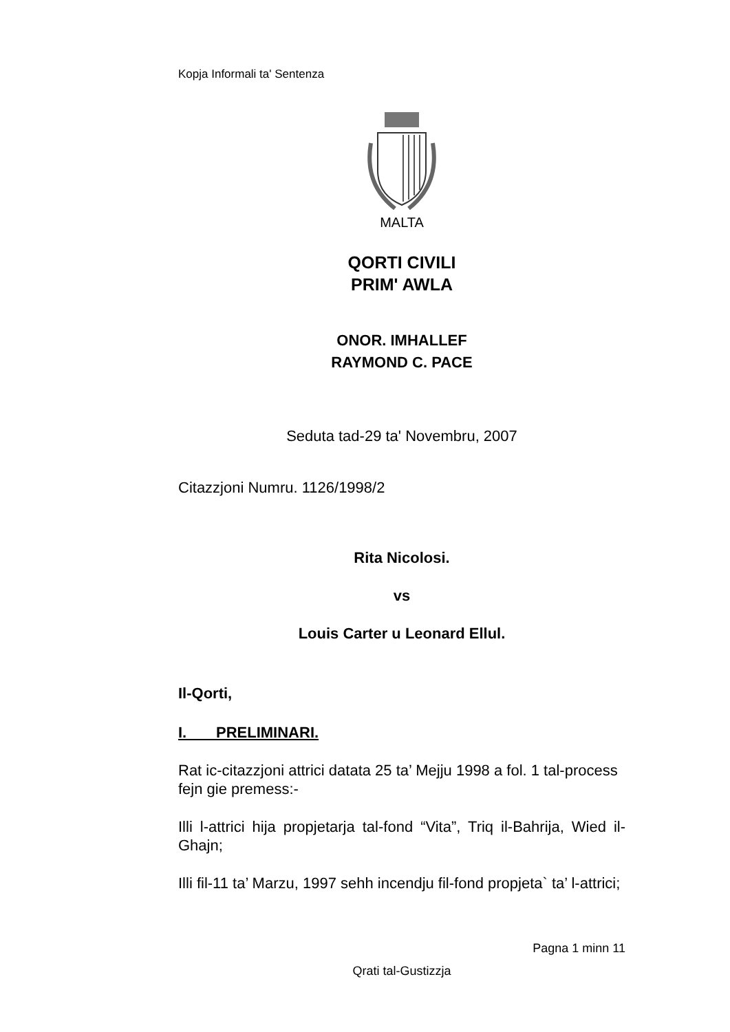Kopja Informali ta' Sentenza
MALTA
QORTI CIVILI
PRIM' AWLA
ONOR. IMHALLEF
RAYMOND C. PACE
Seduta tad-29 ta' Novembru, 2007
Citazzjoni Numru. 1126/1998/2
Rita Nicolosi.
vs
Louis Carter u Leonard Ellul.
Il-Qorti,
I. PRELIMINARI.
Rat ic-citazzjoni attrici datata 25 ta’ Mejju 1998 a fol. 1 tal-process fejn gie premess:-
Illi l-attrici hija propjetarja tal-fond “Vita”, Triq il-Bahrija, Wied il-Ghajn;
Illi fil-11 ta’ Marzu, 1997 sehh incendju fil-fond propjeta` ta’ l-attrici;
Pagna 1 minn 11
Qrati tal-Gustizzja